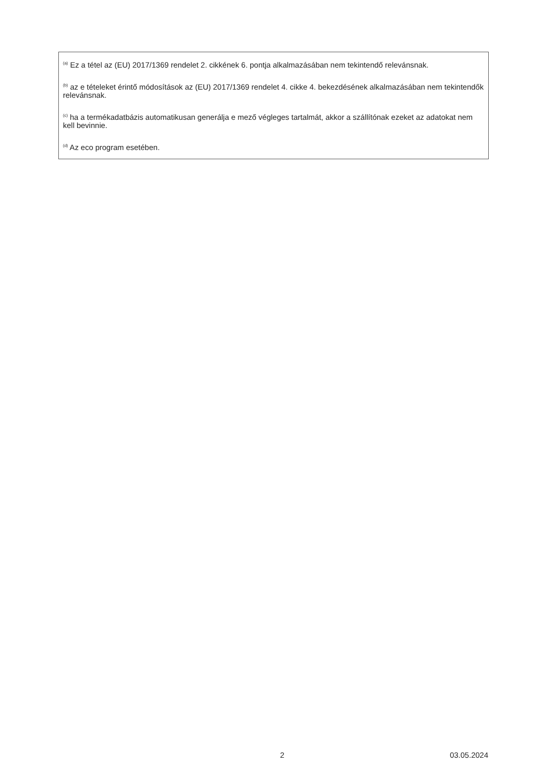<sup>(a)</sup> Ez a tétel az (EU) 2017/1369 rendelet 2. cikkének 6. pontja alkalmazásában nem tekintendő relevánsnak.
<sup>(b)</sup> az e tételeket érintő módosítások az (EU) 2017/1369 rendelet 4. cikke 4. bekezdésének alkalmazásában nem tekintendők relevánsnak.
<sup>(c)</sup> ha a termékadatbázis automatikusan generálja e mező végleges tartalmát, akkor a szállítónak ezeket az adatokat nem kell bevinnie.
<sup>(d)</sup> Az eco program esetében.
2 03.05.2024